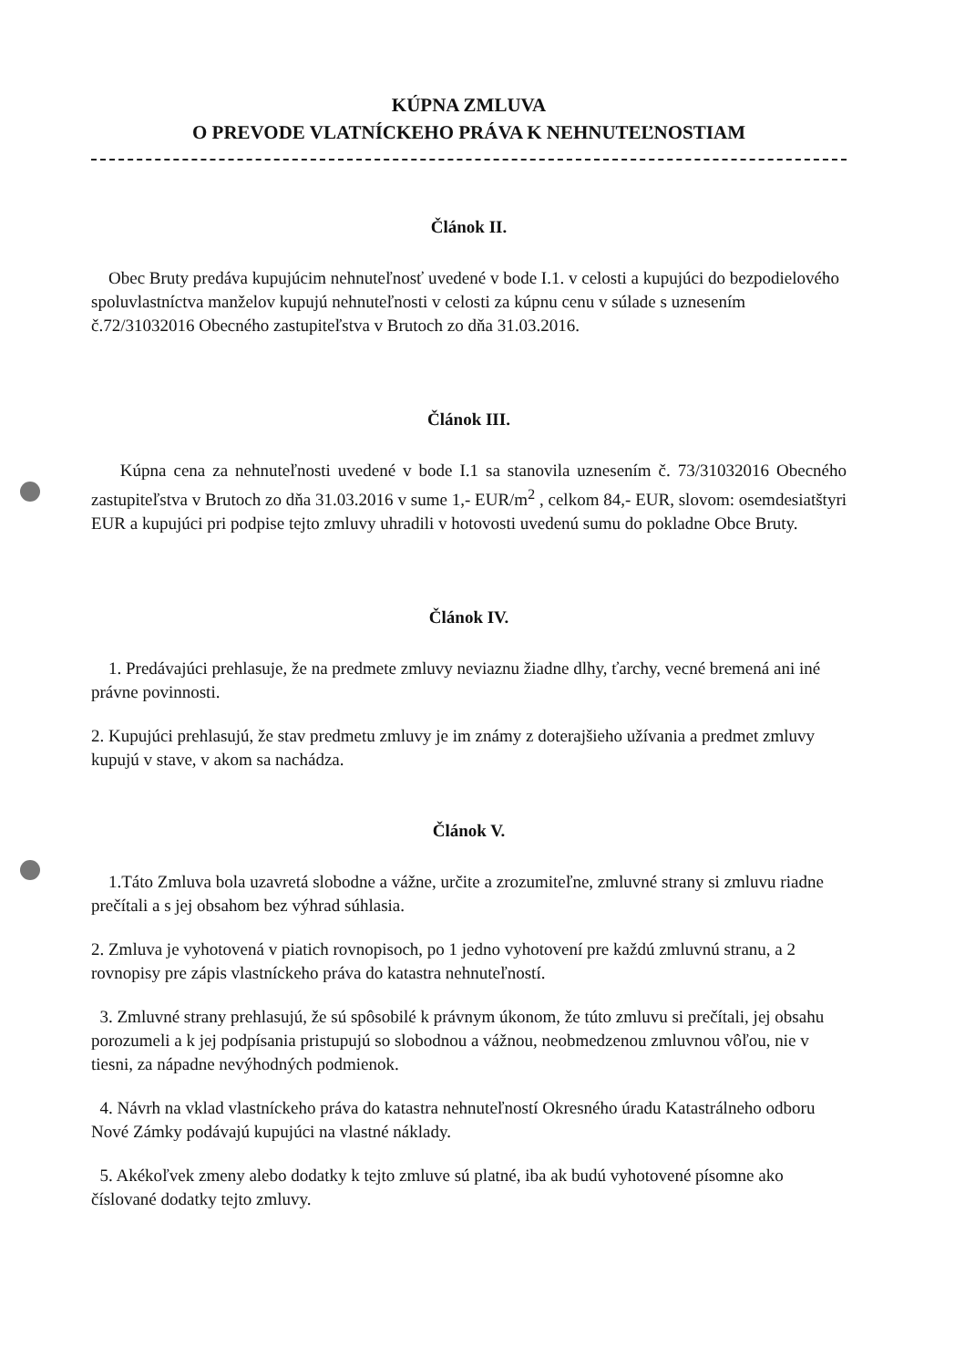KÚPNA ZMLUVA
O PREVODE VLATNÍCKEHO PRÁVA K NEHNUTEĽNOSTIAM
Článok II.
Obec Bruty predáva kupujúcim nehnuteľnosť uvedené v bode I.1. v celosti a kupujúci do bezpodielového spoluvlastníctva manželov kupujú nehnuteľnosti v celosti za kúpnu cenu v súlade s uznesením č.72/31032016 Obecného zastupiteľstva v Brutoch zo dňa 31.03.2016.
Článok III.
Kúpna cena za nehnuteľnosti uvedené v bode I.1 sa stanovila uznesením č. 73/31032016 Obecného zastupiteľstva v Brutoch zo dňa 31.03.2016 v sume 1,- EUR/m<sup>2</sup> , celkom 84,- EUR, slovom: osemdesiatštyri EUR a kupujúci pri podpise tejto zmluvy uhradili v hotovosti uvedenú sumu do pokladne Obce Bruty.
Článok IV.
1. Predávajúci prehlasuje, že na predmete zmluvy neviaznu žiadne dlhy, ťarchy, vecné bremená ani iné právne povinnosti.
2. Kupujúci prehlasujú, že stav predmetu zmluvy je im známy z doterajšieho užívania a predmet zmluvy kupujú v stave, v akom sa nachádza.
Článok V.
1.Táto Zmluva bola uzavretá slobodne a vážne, určite a zrozumiteľne, zmluvné strany si zmluvu riadne prečítali a s jej obsahom bez výhrad súhlasia.
2. Zmluva je vyhotovená v piatich rovnopisoch, po 1 jedno vyhotovení pre každú zmluvnú stranu, a 2 rovnopisy pre zápis vlastníckeho práva do katastra nehnuteľností.
3. Zmluvné strany prehlasujú, že sú spôsobilé k právnym úkonom, že túto zmluvu si prečítali, jej obsahu porozumeli a k jej podpísania pristupujú so slobodnou a vážnou, neobmedzenou zmluvnou vôľou, nie v tiesni, za nápadne nevýhodných podmienok.
4. Návrh na vklad vlastníckeho práva do katastra nehnuteľností Okresného úradu Katastrálneho odboru Nové Zámky podávajú kupujúci na vlastné náklady.
5. Akékoľvek zmeny alebo dodatky k tejto zmluve sú platné, iba ak budú vyhotovené písomne ako číslované dodatky tejto zmluvy.